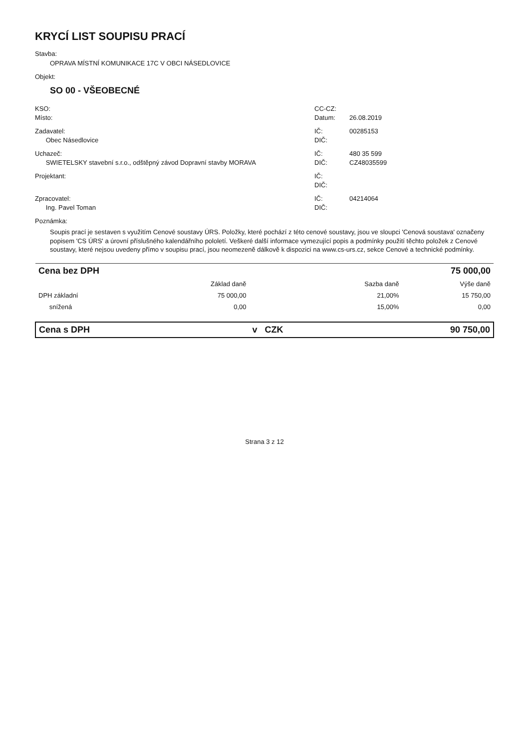KRYCÍ LIST SOUPISU PRACÍ
Stavba:
OPRAVA MÍSTNÍ KOMUNIKACE 17C V OBCI NÁSEDLOVICE
Objekt:
SO 00 - VŠEOBECNÉ
KSO: CC-CZ:
Místo: Datum: 26.08.2019
Zadavatel: IČ: 00285153
Obec Násedlovice DIČ:
Uchazeč: IČ: 480 35 599
SWIETELSKY stavební s.r.o., odštěpný závod Dopravní stavby MORAVA DIČ: CZ48035599
Projektant: IČ:
DIČ:
Zpracovatel: IČ: 04214064
Ing. Pavel Toman DIČ:
Poznámka:
Soupis prací je sestaven s využitím Cenové soustavy ÚRS. Položky, které pochází z této cenové soustavy, jsou ve sloupci 'Cenová soustava' označeny popisem 'CS ÚRS' a úrovní příslušného kalendářního pololetí. Veškeré další informace vymezující popis a podmínky použití těchto položek z Cenové soustavy, které nejsou uvedeny přímo v soupisu prací, jsou neomezeně dálkově k dispozici na www.cs-urs.cz, sekce Cenové a technické podmínky.
| Cena bez DPH | | | | 75 000,00 |
| | Základ daně | | Sazba daně | Výše daně |
| DPH základní | 75 000,00 | | 21,00% | 15 750,00 |
| snížená | 0,00 | | 15,00% | 0,00 |
| Cena s DPH | | v CZK | | 90 750,00 |
Strana 3 z 12